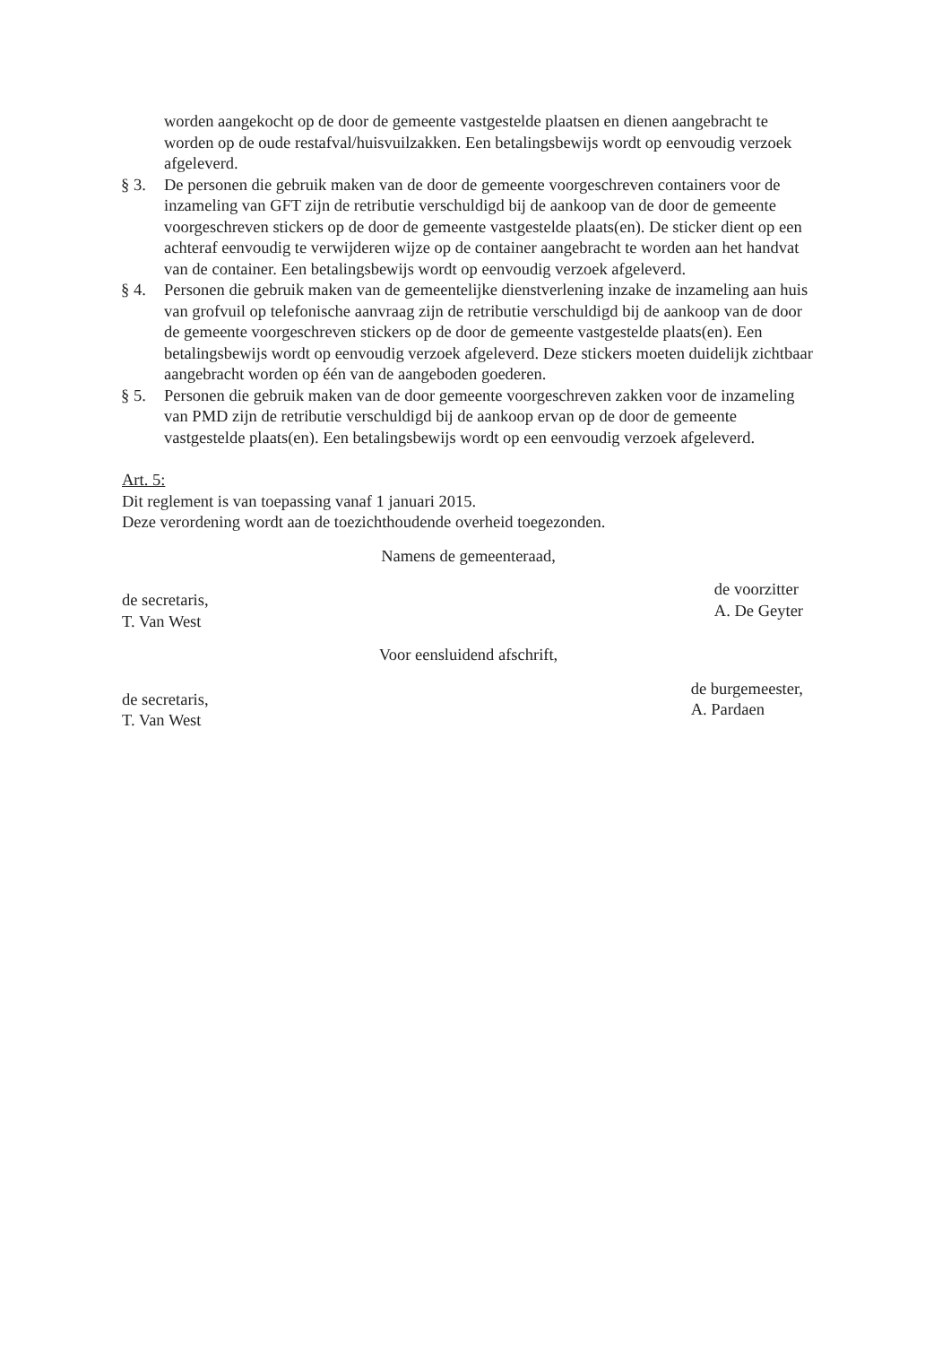worden aangekocht op de door de gemeente vastgestelde plaatsen en dienen aangebracht te worden op de oude restafval/huisvuilzakken. Een betalingsbewijs wordt op eenvoudig verzoek afgeleverd.
§ 3. De personen die gebruik maken van de door de gemeente voorgeschreven containers voor de inzameling van GFT zijn de retributie verschuldigd bij de aankoop van de door de gemeente voorgeschreven stickers op de door de gemeente vastgestelde plaats(en). De sticker dient op een achteraf eenvoudig te verwijderen wijze op de container aangebracht te worden aan het handvat van de container. Een betalingsbewijs wordt op eenvoudig verzoek afgeleverd.
§ 4. Personen die gebruik maken van de gemeentelijke dienstverlening inzake de inzameling aan huis van grofvuil op telefonische aanvraag zijn de retributie verschuldigd bij de aankoop van de door de gemeente voorgeschreven stickers op de door de gemeente vastgestelde plaats(en). Een betalingsbewijs wordt op eenvoudig verzoek afgeleverd. Deze stickers moeten duidelijk zichtbaar aangebracht worden op één van de aangeboden goederen.
§ 5. Personen die gebruik maken van de door gemeente voorgeschreven zakken voor de inzameling van PMD zijn de retributie verschuldigd bij de aankoop ervan op de door de gemeente vastgestelde plaats(en). Een betalingsbewijs wordt op een eenvoudig verzoek afgeleverd.
Art. 5:
Dit reglement is van toepassing vanaf 1 januari 2015.
Deze verordening wordt aan de toezichthoudende overheid toegezonden.
Namens de gemeenteraad,
de secretaris,
T. Van West
de voorzitter
A. De Geyter
Voor eensluidend afschrift,
de secretaris,
T. Van West
de burgemeester,
A. Pardaen